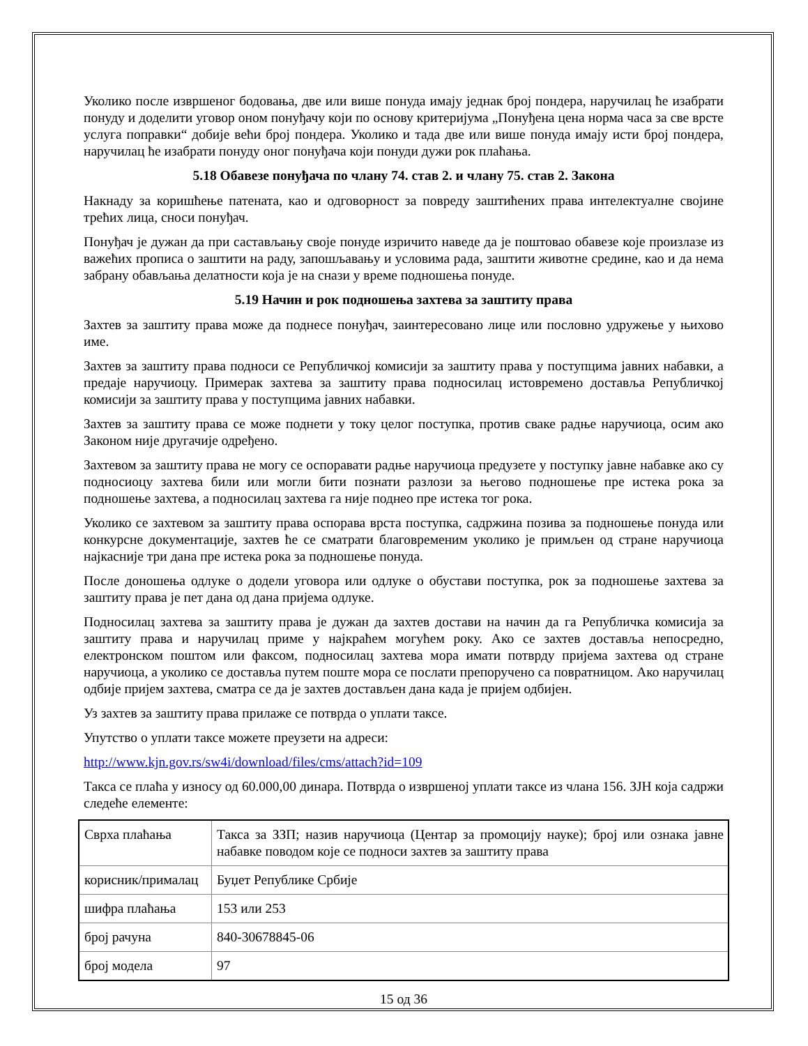Уколико после извршеног бодовања, две или више понуда имају једнак број пондера, наручилац ће изабрати понуду и доделити уговор оном понуђачу који по основу критеријума „Понуђена цена норма часа за све врсте услуга поправки“ добије већи број пондера. Уколико и тада две или више понуда имају исти број пондера, наручилац ће изабрати понуду оног понуђача који понуди дужи рок плаћања.
5.18 Обавезе понуђача по члану 74. став 2. и члану 75. став 2. Закона
Накнаду за коришћење патената, као и одговорност за повреду заштићених права интелектуалне својине трећих лица, сноси понуђач.
Понуђач је дужан да при састављању своје понуде изричито наведе да је поштовао обавезе које произлазе из важећих прописа о заштити на раду, запошљавању и условима рада, заштити животне средине, као и да нема забрану обављања делатности која је на снази у време подношења понуде.
5.19 Начин и рок подношења захтева за заштиту права
Захтев за заштиту права може да поднесе понуђач, заинтересовано лице или пословно удружење у њихово име.
Захтев за заштиту права подноси се Републичкој комисији за заштиту права у поступцима јавних набавки, а предаје наручиоцу. Примерак захтева за заштиту права подносилац истовремено доставља Републичкој комисији за заштиту права у поступцима јавних набавки.
Захтев за заштиту права се може поднети у току целог поступка, против сваке радње наручиоца, осим ако Законом није другачије одређено.
Захтевом за заштиту права не могу се оспоравати радње наручиоца предузете у поступку јавне набавке ако су подносиоцу захтева били или могли бити познати разлози за његово подношење пре истека рока за подношење захтева, а подносилац захтева га није поднео пре истека тог рока.
Уколико се захтевом за заштиту права оспорава врста поступка, садржина позива за подношење понуда или конкурсне документације, захтев ће се сматрати благовременим уколико је примљен од стране наручиоца најкасније три дана пре истека рока за подношење понуда.
После доношења одлуке о додели уговора или одлуке о обустави поступка, рок за подношење захтева за заштиту права је пет дана од дана пријема одлуке.
Подносилац захтева за заштиту права је дужан да захтев достави на начин да га Републичка комисија за заштиту права и наручилац приме у најкраћем могућем року. Ако се захтев доставља непосредно, електронском поштом или факсом, подносилац захтева мора имати потврду пријема захтева од стране наручиоца, а уколико се доставља путем поште мора се послати препоручено са повратницом. Ако наручилац одбије пријем захтева, сматра се да је захтев достављен дана када је пријем одбијен.
Уз захтев за заштиту права прилаже се потврда о уплати таксе.
Упутство о уплати таксе можете преузети на адреси:
http://www.kjn.gov.rs/sw4i/download/files/cms/attach?id=109
Такса се плаћа у износу од 60.000,00 динара. Потврда о извршеној уплати таксе из члана 156. ЗЈН која садржи следеће елементе:
| Сврха плаћања | Такса за ЗЗП; назив наручиоца (Центар за промоцију науке); број или ознака јавне набавке поводом које се подноси захтев за заштиту права |
| корисник/прималац | Буџет Републике Србије |
| шифра плаћања | 153 или 253 |
| број рачуна | 840-30678845-06 |
| број модела | 97 |
15 од 36